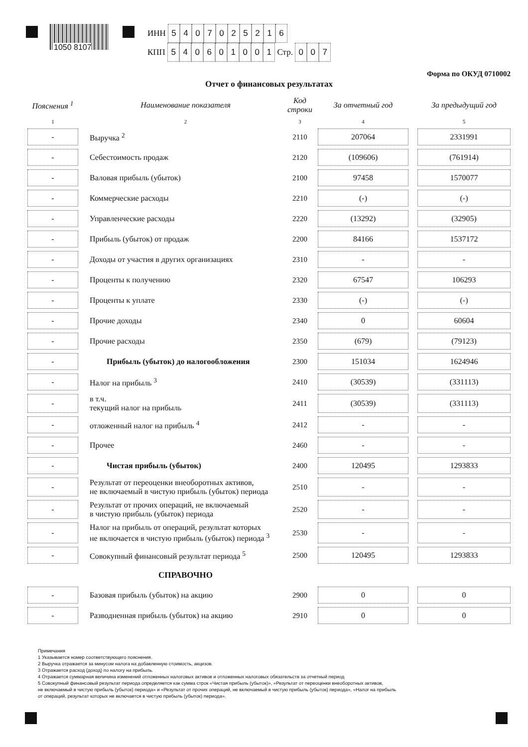1050 8107
ИНН 5407025216
КПП 540601001 Стр. 007
Форма по ОКУД 0710002
Отчет о финансовых результатах
| Пояснения <sup>1</sup> | | Наименование показателя | Код строки | За отчетный год | | За предыдущий год |
| --- | --- | --- | --- | --- | --- | --- |
| 1 | | 2 | 3 | 4 | | 5 |
| - | | Выручка <sup>2</sup> | 2110 | 207064 | | 2331991 |
| - | | Себестоимость продаж | 2120 | (109606) | | (761914) |
| - | | Валовая прибыль (убыток) | 2100 | 97458 | | 1570077 |
| - | | Коммерческие расходы | 2210 | (-) | | (-) |
| - | | Управленческие расходы | 2220 | (13292) | | (32905) |
| - | | Прибыль (убыток) от продаж | 2200 | 84166 | | 1537172 |
| - | | Доходы от участия в других организациях | 2310 | - | | - |
| - | | Проценты к получению | 2320 | 67547 | | 106293 |
| - | | Проценты к уплате | 2330 | (-) | | (-) |
| - | | Прочие доходы | 2340 | 0 | | 60604 |
| - | | Прочие расходы | 2350 | (679) | | (79123) |
| - | | Прибыль (убыток) до налогообложения | 2300 | 151034 | | 1624946 |
| - | | Налог на прибыль <sup>3</sup> | 2410 | (30539) | | (331113) |
| - | | в т.ч. текущий налог на прибыль | 2411 | (30539) | | (331113) |
| - | | отложенный налог на прибыль <sup>4</sup> | 2412 | - | | - |
| - | | Прочее | 2460 | - | | - |
| - | | Чистая прибыль (убыток) | 2400 | 120495 | | 1293833 |
| - | | Результат от переоценки внеоборотных активов, не включаемый в чистую прибыль (убыток) периода | 2510 | - | | - |
| - | | Результат от прочих операций, не включаемый в чистую прибыль (убыток) периода | 2520 | - | | - |
| - | | Налог на прибыль от операций, результат которых не включается в чистую прибыль (убыток) периода <sup>3</sup> | 2530 | - | | - |
| - | | Совокупный финансовый результат периода <sup>5</sup> | 2500 | 120495 | | 1293833 |
| | | СПРАВОЧНО | | | | |
| - | | Базовая прибыль (убыток) на акцию | 2900 | 0 | | 0 |
| - | | Разводненная прибыль (убыток) на акцию | 2910 | 0 | | 0 |
Примечания
1 Указывается номер соответствующего пояснения.
2 Выручка отражается за минусом налога на добавленную стоимость, акцизов.
3 Отражается расход (доход) по налогу на прибыль.
4 Отражается суммарная величина изменений отложенных налоговых активов и отложенных налоговых обязательств за отчетный период
5 Совокупный финансовый результат периода определяется как сумма строк «Чистая прибыль (убыток)», «Результат от переоценки внеоборотных активов,
не включаемый в чистую прибыль (убыток) периода» и «Результат от прочих операций, не включаемый в чистую прибыль (убыток) периода», «Налог на прибыль
от операций, результат которых не включается в чистую прибыль (убыток) периода».